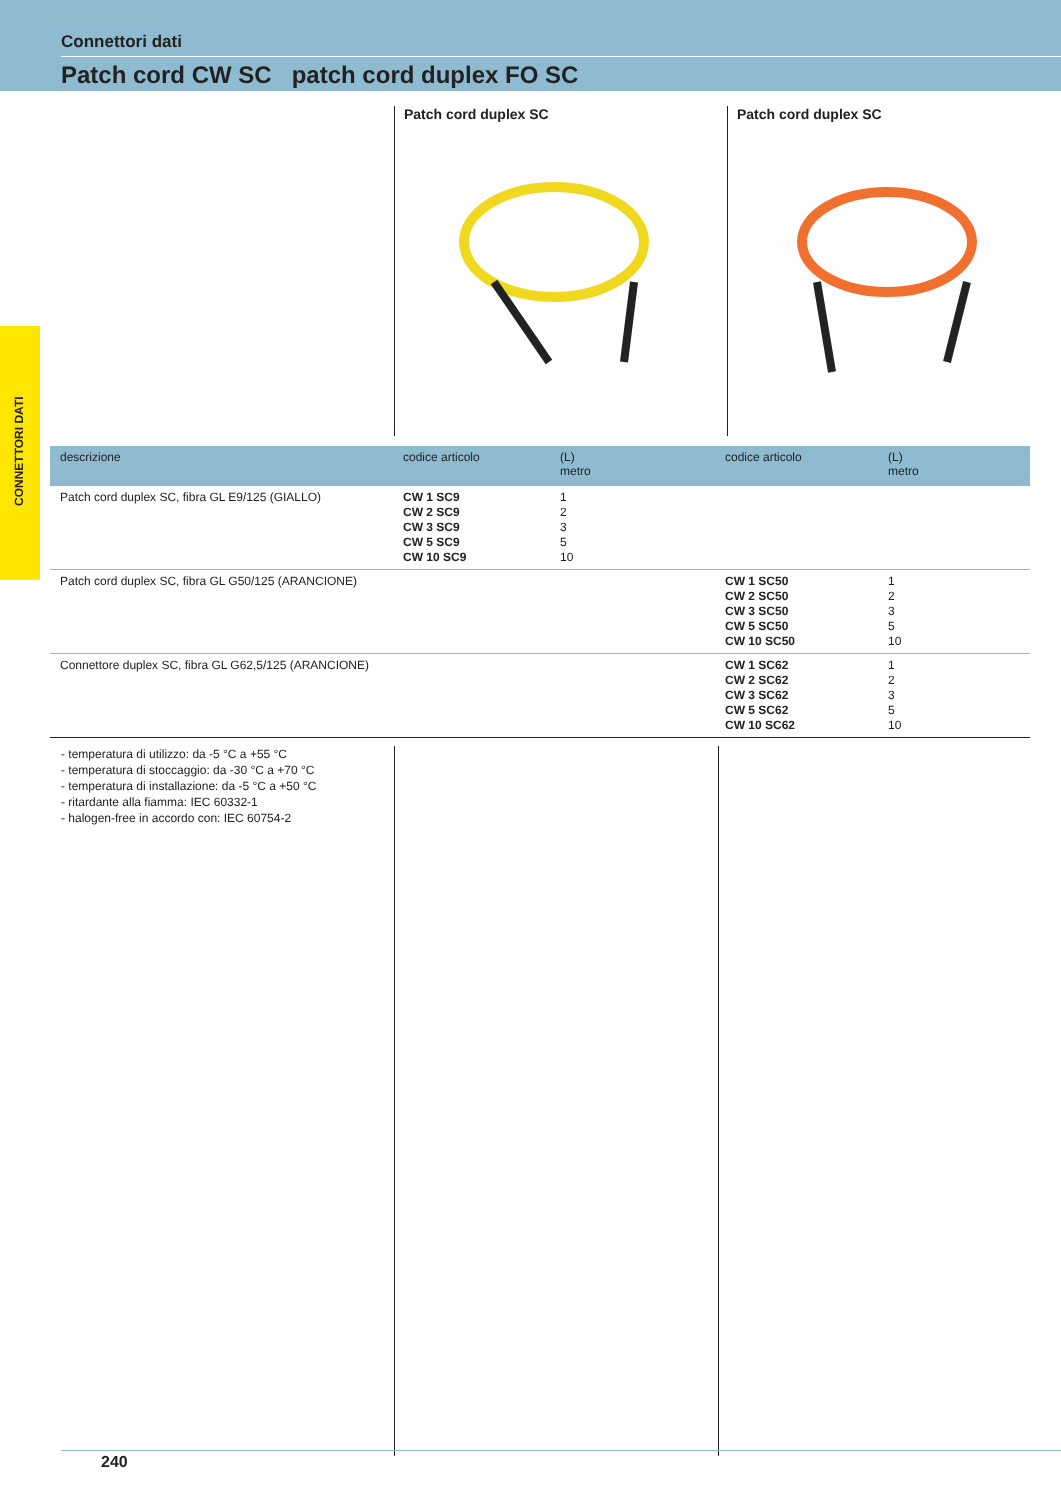Connettori dati
Patch cord CW SC patch cord duplex FO SC
CONNETTORI DATI
Patch cord duplex SC Patch cord duplex SC
| descrizione | codice articolo | (L) metro | codice articolo | (L) metro |
| --- | --- | --- | --- | --- |
| Patch cord duplex SC, fibra GL E9/125 (GIALLO) | CW 1 SC9 CW 2 SC9 CW 3 SC9 CW 5 SC9 CW 10 SC9 | 1 2 3 5 10 | | |
| Patch cord duplex SC, fibra GL G50/125 (ARANCIONE) | | | CW 1 SC50 CW 2 SC50 CW 3 SC50 CW 5 SC50 CW 10 SC50 | 1 2 3 5 10 |
| Connettore duplex SC, fibra GL G62,5/125 (ARANCIONE) | | | CW 1 SC62 CW 2 SC62 CW 3 SC62 CW 5 SC62 CW 10 SC62 | 1 2 3 5 10 |
- temperatura di utilizzo: da -5 °C a +55 °C
- temperatura di stoccaggio: da -30 °C a +70 °C
- temperatura di installazione: da -5 °C a +50 °C
- ritardante alla fiamma: IEC 60332-1
- halogen-free in accordo con: IEC 60754-2
240